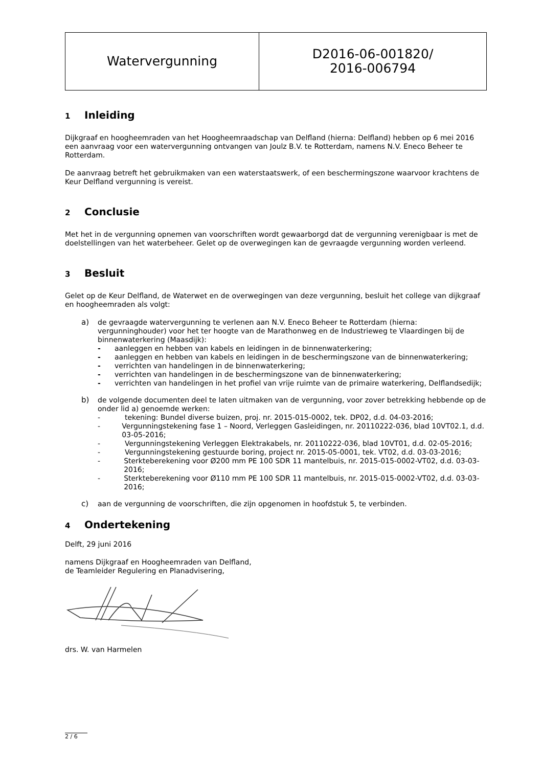| Watervergunning | D2016-06-001820/ 2016-006794 |
1 Inleiding
Dijkgraaf en hoogheemraden van het Hoogheemraadschap van Delfland (hierna: Delfland) hebben op 6 mei 2016 een aanvraag voor een watervergunning ontvangen van Joulz B.V. te Rotterdam, namens N.V. Eneco Beheer te Rotterdam.
De aanvraag betreft het gebruikmaken van een waterstaatswerk, of een beschermingszone waarvoor krachtens de Keur Delfland vergunning is vereist.
2 Conclusie
Met het in de vergunning opnemen van voorschriften wordt gewaarborgd dat de vergunning verenigbaar is met de doelstellingen van het waterbeheer. Gelet op de overwegingen kan de gevraagde vergunning worden verleend.
3 Besluit
Gelet op de Keur Delfland, de Waterwet en de overwegingen van deze vergunning, besluit het college van dijkgraaf en hoogheemraden als volgt:
a) de gevraagde watervergunning te verlenen aan N.V. Eneco Beheer te Rotterdam (hierna: vergunninghouder) voor het ter hoogte van de Marathonweg en de Industrieweg te Vlaardingen bij de binnenwaterkering (Maasdijk):
- aanleggen en hebben van kabels en leidingen in de binnenwaterkering;
- aanleggen en hebben van kabels en leidingen in de beschermingszone van de binnenwaterkering;
- verrichten van handelingen in de binnenwaterkering;
- verrichten van handelingen in de beschermingszone van de binnenwaterkering;
- verrichten van handelingen in het profiel van vrije ruimte van de primaire waterkering, Delflandsedijk;
b) de volgende documenten deel te laten uitmaken van de vergunning, voor zover betrekking hebbende op de onder lid a) genoemde werken:
- tekening: Bundel diverse buizen, proj. nr. 2015-015-0002, tek. DP02, d.d. 04-03-2016;
- Vergunningstekening fase 1 – Noord, Verleggen Gasleidingen, nr. 20110222-036, blad 10VT02.1, d.d. 03-05-2016;
- Vergunningstekening Verleggen Elektrakabels, nr. 20110222-036, blad 10VT01, d.d. 02-05-2016;
- Vergunningstekening gestuurde boring, project nr. 2015-05-0001, tek. VT02, d.d. 03-03-2016;
- Sterkteberekening voor Ø200 mm PE 100 SDR 11 mantelbuis, nr. 2015-015-0002-VT02, d.d. 03-03-2016;
- Sterkteberekening voor Ø110 mm PE 100 SDR 11 mantelbuis, nr. 2015-015-0002-VT02, d.d. 03-03-2016;
c) aan de vergunning de voorschriften, die zijn opgenomen in hoofdstuk 5, te verbinden.
4 Ondertekening
Delft, 29 juni 2016
namens Dijkgraaf en Hoogheemraden van Delfland,
de Teamleider Regulering en Planadvisering,
drs. W. van Harmelen
2 / 6